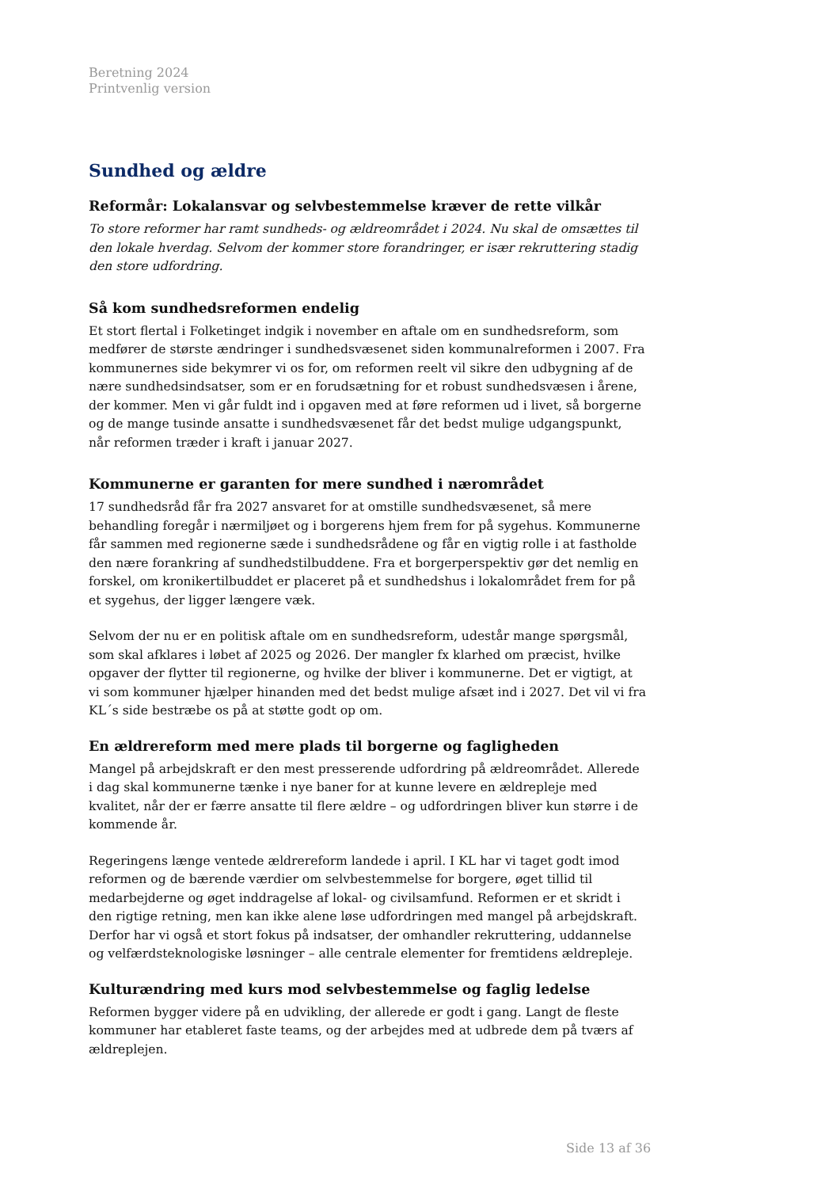Beretning 2024
Printvenlig version
Sundhed og ældre
Reformår: Lokalansvar og selvbestemmelse kræver de rette vilkår
To store reformer har ramt sundheds- og ældreområdet i 2024. Nu skal de omsættes til den lokale hverdag. Selvom der kommer store forandringer, er især rekruttering stadig den store udfordring.
Så kom sundhedsreformen endelig
Et stort flertal i Folketinget indgik i november en aftale om en sundhedsreform, som medfører de største ændringer i sundhedsvæsenet siden kommunalreformen i 2007. Fra kommunernes side bekymrer vi os for, om reformen reelt vil sikre den udbygning af de nære sundhedsindsatser, som er en forudsætning for et robust sundhedsvæsen i årene, der kommer. Men vi går fuldt ind i opgaven med at føre reformen ud i livet, så borgerne og de mange tusinde ansatte i sundhedsvæsenet får det bedst mulige udgangspunkt, når reformen træder i kraft i januar 2027.
Kommunerne er garanten for mere sundhed i nærområdet
17 sundhedsråd får fra 2027 ansvaret for at omstille sundhedsvæsenet, så mere behandling foregår i nærmiljøet og i borgerens hjem frem for på sygehus. Kommunerne får sammen med regionerne sæde i sundhedsrådene og får en vigtig rolle i at fastholde den nære forankring af sundhedstilbuddene. Fra et borgerperspektiv gør det nemlig en forskel, om kronikertilbuddet er placeret på et sundhedshus i lokalområdet frem for på et sygehus, der ligger længere væk.
Selvom der nu er en politisk aftale om en sundhedsreform, udestår mange spørgsmål, som skal afklares i løbet af 2025 og 2026. Der mangler fx klarhed om præcist, hvilke opgaver der flytter til regionerne, og hvilke der bliver i kommunerne. Det er vigtigt, at vi som kommuner hjælper hinanden med det bedst mulige afsæt ind i 2027. Det vil vi fra KL´s side bestræbe os på at støtte godt op om.
En ældrereform med mere plads til borgerne og fagligheden
Mangel på arbejdskraft er den mest presserende udfordring på ældreområdet. Allerede i dag skal kommunerne tænke i nye baner for at kunne levere en ældrepleje med kvalitet, når der er færre ansatte til flere ældre – og udfordringen bliver kun større i de kommende år.
Regeringens længe ventede ældrereform landede i april. I KL har vi taget godt imod reformen og de bærende værdier om selvbestemmelse for borgere, øget tillid til medarbejderne og øget inddragelse af lokal- og civilsamfund. Reformen er et skridt i den rigtige retning, men kan ikke alene løse udfordringen med mangel på arbejdskraft. Derfor har vi også et stort fokus på indsatser, der omhandler rekruttering, uddannelse og velfærdsteknologiske løsninger – alle centrale elementer for fremtidens ældrepleje.
Kulturændring med kurs mod selvbestemmelse og faglig ledelse
Reformen bygger videre på en udvikling, der allerede er godt i gang. Langt de fleste kommuner har etableret faste teams, og der arbejdes med at udbrede dem på tværs af ældreplejen.
Side 13 af 36